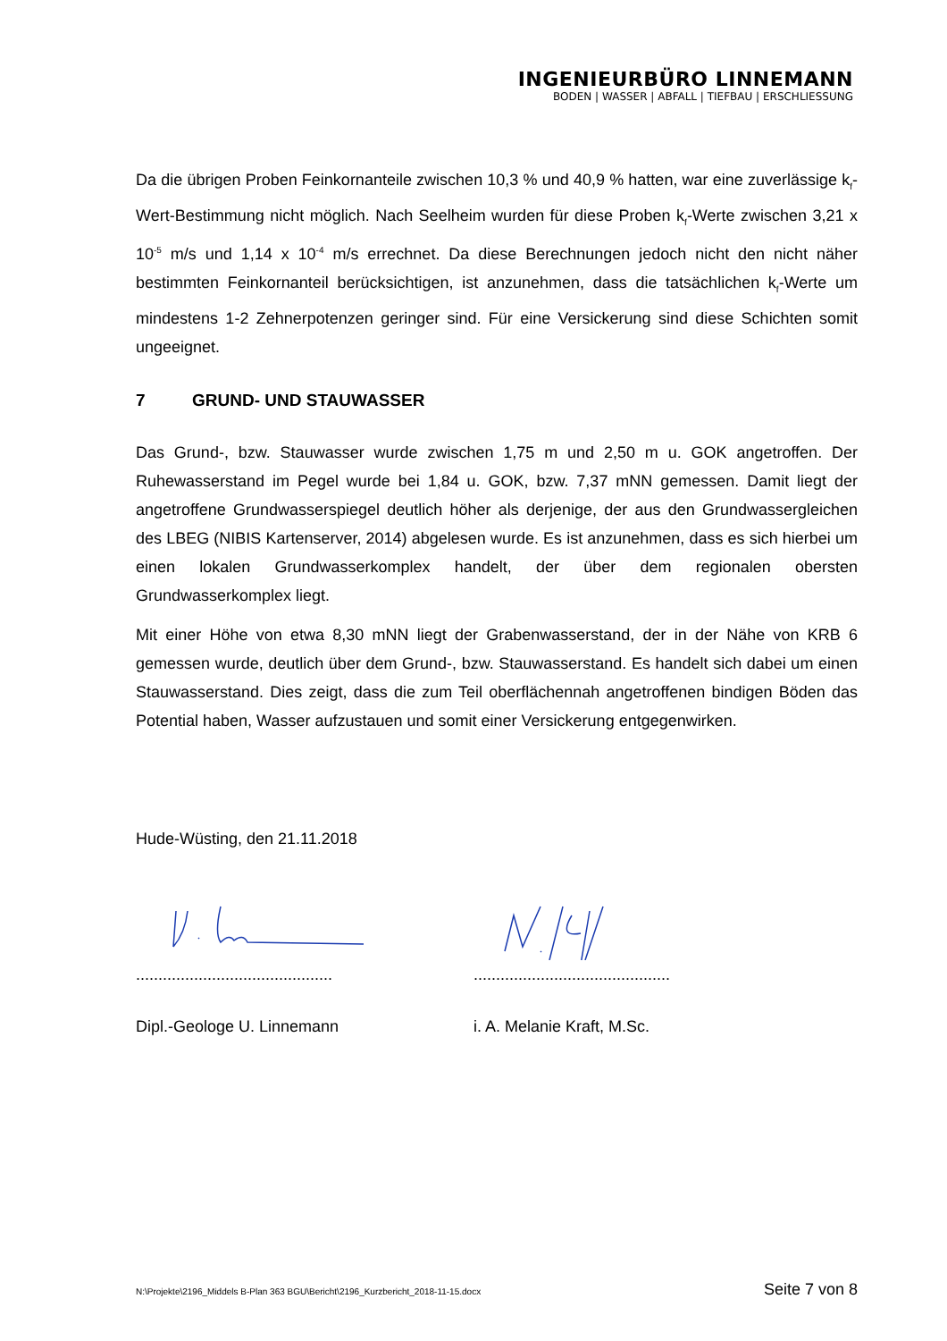INGENIEURBÜRO LINNEMANN
BODEN | WASSER | ABFALL | TIEFBAU | ERSCHLIESSUNG
Da die übrigen Proben Feinkornanteile zwischen 10,3 % und 40,9 % hatten, war eine zuverlässige k<sub>f</sub>-Wert-Bestimmung nicht möglich. Nach Seelheim wurden für diese Proben k<sub>f</sub>-Werte zwischen 3,21 x 10<sup>-5</sup> m/s und 1,14 x 10<sup>-4</sup> m/s errechnet. Da diese Berechnungen jedoch nicht den nicht näher bestimmten Feinkornanteil berücksichtigen, ist anzunehmen, dass die tatsächlichen k<sub>f</sub>-Werte um mindestens 1-2 Zehnerpotenzen geringer sind. Für eine Versickerung sind diese Schichten somit ungeeignet.
7 GRUND- UND STAUWASSER
Das Grund-, bzw. Stauwasser wurde zwischen 1,75 m und 2,50 m u. GOK angetroffen. Der Ruhewasserstand im Pegel wurde bei 1,84 u. GOK, bzw. 7,37 mNN gemessen. Damit liegt der angetroffene Grundwasserspiegel deutlich höher als derjenige, der aus den Grundwassergleichen des LBEG (NIBIS Kartenserver, 2014) abgelesen wurde. Es ist anzunehmen, dass es sich hierbei um einen lokalen Grundwasserkomplex handelt, der über dem regionalen obersten Grundwasserkomplex liegt.
Mit einer Höhe von etwa 8,30 mNN liegt der Grabenwasserstand, der in der Nähe von KRB 6 gemessen wurde, deutlich über dem Grund-, bzw. Stauwasserstand. Es handelt sich dabei um einen Stauwasserstand. Dies zeigt, dass die zum Teil oberflächennah angetroffenen bindigen Böden das Potential haben, Wasser aufzustauen und somit einer Versickerung entgegenwirken.
Hude-Wüsting, den 21.11.2018
............................................
............................................
Dipl.-Geologe U. Linnemann i. A. Melanie Kraft, M.Sc.
N:\Projekte\2196_Middels B-Plan 363 BGU\Bericht\2196_Kurzbericht_2018-11-15.docx Seite 7 von 8